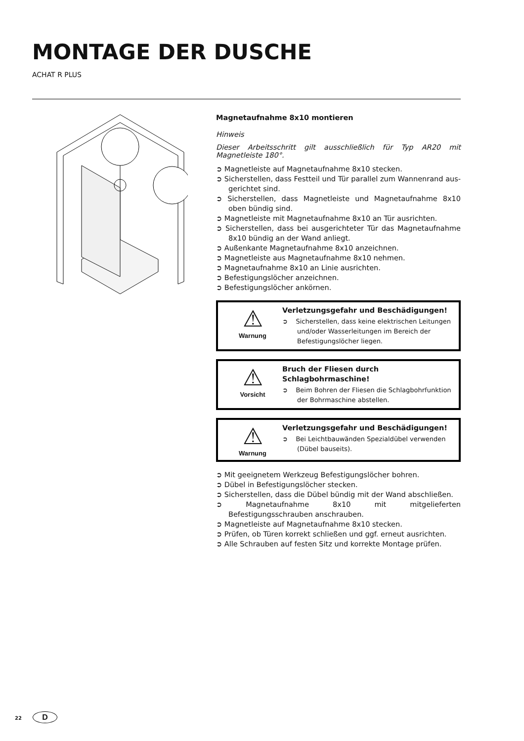MONTAGE DER DUSCHE
ACHAT R PLUS
Magnetaufnahme 8x10 montieren
Hinweis
Dieser Arbeitsschritt gilt ausschließlich für Typ AR20 mit Magnetleiste 180°.
➲ Magnetleiste auf Magnetaufnahme 8x10 stecken.
➲ Sicherstellen, dass Festteil und Tür parallel zum Wannenrand aus­gerichtet sind.
➲ Sicherstellen, dass Magnetleiste und Magnetaufnahme 8x10 oben bündig sind.
➲ Magnetleiste mit Magnetaufnahme 8x10 an Tür ausrichten.
➲ Sicherstellen, dass bei ausgerichteter Tür das Magnetaufnahme 8x10 bündig an der Wand anliegt.
➲ Außenkante Magnetaufnahme 8x10 anzeichnen.
➲ Magnetleiste aus Magnetaufnahme 8x10 nehmen.
➲ Magnetaufnahme 8x10 an Linie ausrichten.
➲ Befestigungslöcher anzeichnen.
➲ Befestigungslöcher ankörnen.
⚠
Warnung
Verletzungsgefahr und Beschädigungen!
➲ Sicherstellen, dass keine elektrischen Leitungen und/oder Wasserleitungen im Bereich der Befesti­gungslöcher liegen.
⚠
Vorsicht
Bruch der Fliesen durch Schlagbohrmaschine!
➲ Beim Bohren der Fliesen die Schlagbohrfunktion der Bohrmaschine abstellen.
⚠
Warnung
Verletzungsgefahr und Beschädigungen!
➲ Bei Leichtbauwänden Spezialdübel verwenden (Dübel bauseits).
➲ Mit geeignetem Werkzeug Befestigungslöcher bohren.
➲ Dübel in Befestigungslöcher stecken.
➲ Sicherstellen, dass die Dübel bündig mit der Wand abschließen.
➲ Magnetaufnahme 8x10 mit mitgelieferten Befestigungsschrauben anschrauben.
➲ Magnetleiste auf Magnetaufnahme 8x10 stecken.
➲ Prüfen, ob Türen korrekt schließen und ggf. erneut ausrichten.
➲ Alle Schrauben auf festen Sitz und korrekte Montage prüfen.
22 D